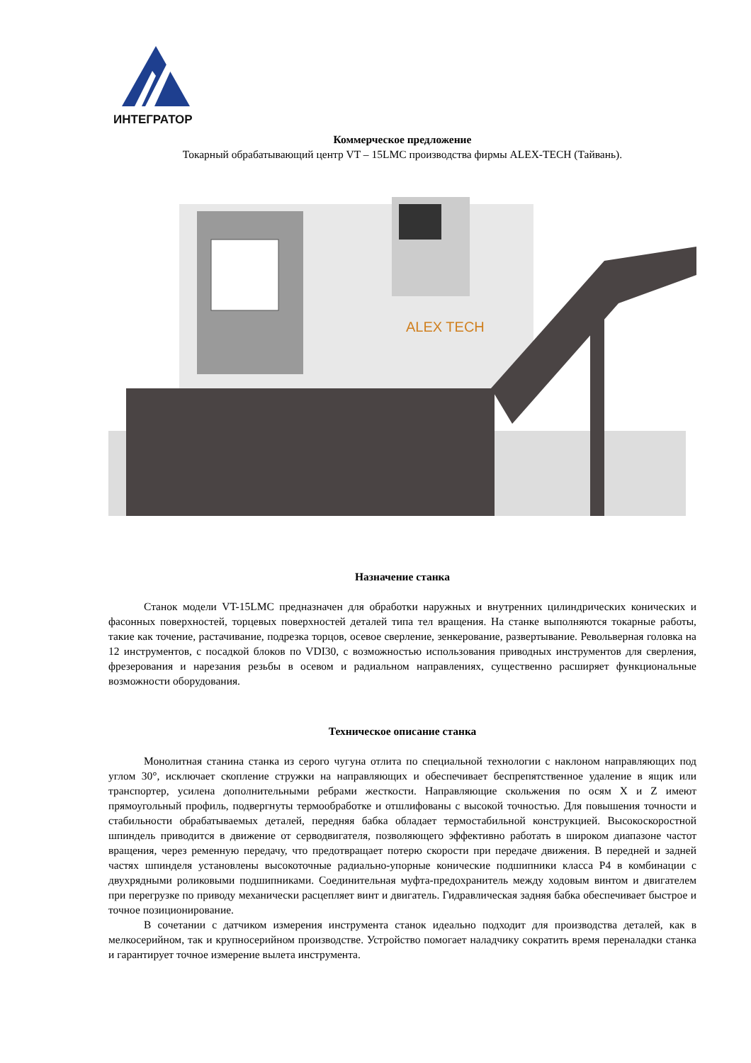ИНТЕГРАТОР
Коммерческое предложение
Токарный обрабатывающий центр VT – 15LMC производства фирмы ALEX-TECH (Тайвань).
ALEX TECH
Назначение станка
Станок модели VT-15LMC предназначен для обработки наружных и внутренних цилиндрических конических и фасонных поверхностей, торцевых поверхностей деталей типа тел вращения. На станке выполняются токарные работы, такие как точение, растачивание, подрезка торцов, осевое сверление, зенкерование, развертывание. Револьверная головка на 12 инструментов, с посадкой блоков по VDI30, с возможностью использования приводных инструментов для сверления, фрезерования и нарезания резьбы в осевом и радиальном направлениях, существенно расширяет функциональные возможности оборудования.
Техническое описание станка
Монолитная станина станка из серого чугуна отлита по специальной технологии с наклоном направляющих под углом 30°, исключает скопление стружки на направляющих и обеспечивает беспрепятственное удаление в ящик или транспортер, усилена дополнительными ребрами жесткости. Направляющие скольжения по осям X и Z имеют прямоугольный профиль, подвергнуты термообработке и отшлифованы с высокой точностью. Для повышения точности и стабильности обрабатываемых деталей, передняя бабка обладает термостабильной конструкцией. Высокоскоростной шпиндель приводится в движение от серводвигателя, позволяющего эффективно работать в широком диапазоне частот вращения, через ременную передачу, что предотвращает потерю скорости при передаче движения. В передней и задней частях шпинделя установлены высокоточные радиально-упорные конические подшипники класса P4 в комбинации с двухрядными роликовыми подшипниками. Соединительная муфта-предохранитель между ходовым винтом и двигателем при перегрузке по приводу механически расцепляет винт и двигатель. Гидравлическая задняя бабка обеспечивает быстрое и точное позиционирование.
В сочетании с датчиком измерения инструмента станок идеально подходит для производства деталей, как в мелкосерийном, так и крупносерийном производстве. Устройство помогает наладчику сократить время переналадки станка и гарантирует точное измерение вылета инструмента.